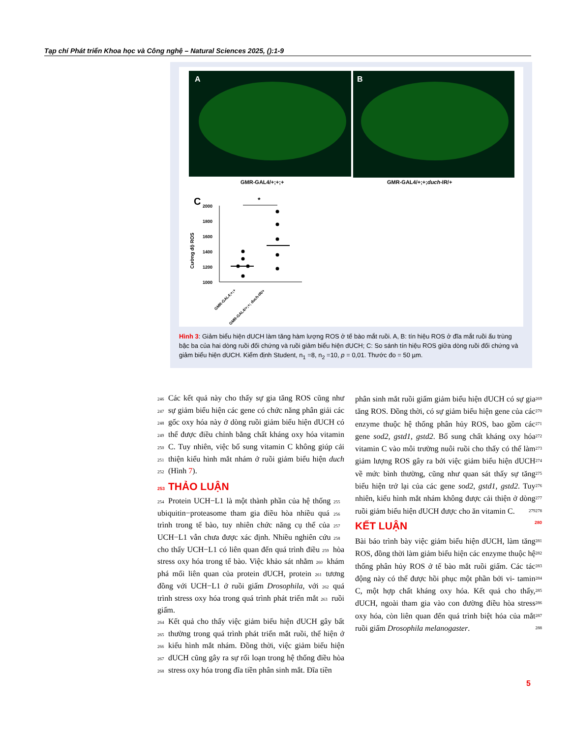Tạp chí Phát triển Khoa học và Công nghệ – Natural Sciences 2025, ():1-9
A
B
GMR-GAL4/+;+;+
GMR-GAL4/+;+;duch-IR/+
C
*
2000
1800
1600
1400
1200
1000
Cường độ ROS
GMR-GAL4;+;+
GMR-GAL4/+;+; duch-IR/+
Hình 3: Giảm biểu hiện dUCH làm tăng hàm lượng ROS ở tế bào mắt ruồi. A, B: tín hiệu ROS ở đĩa mắt ruồi ấu trùng bậc ba của hai dòng ruồi đối chứng và ruồi giảm biểu hiện dUCH; C: So sánh tín hiệu ROS giữa dòng ruồi đối chứng và giảm biểu hiện dUCH. Kiểm định Student, n<sub>1</sub> =8, n<sub>2</sub> =10, p = 0,01. Thước đo = 50 µm.
246 Các kết quả này cho thấy sự gia tăng ROS cũng như 247 sự giảm biểu hiện các gene có chức năng phân giải các 248 gốc oxy hóa này ở dòng ruồi giảm biểu hiện dUCH có 249 thể được điều chỉnh bằng chất kháng oxy hóa vitamin 250 C. Tuy nhiên, việc bổ sung vitamin C không giúp cải 251 thiện kiểu hình mắt nhám ở ruồi giảm biểu hiện duch 252 (Hình 7).
253 THẢO LUẬN
254 Protein UCH−L1 là một thành phần của hệ thống 255 ubiquitin−proteasome tham gia điều hòa nhiều quá 256 trình trong tế bào, tuy nhiên chức năng cụ thể của 257 UCH−L1 vẫn chưa được xác định. Nhiều nghiên cứu 258 cho thấy UCH−L1 có liên quan đến quá trình điều 259 hòa stress oxy hóa trong tế bào. Việc khảo sát nhằm 260 khám phá mối liên quan của protein dUCH, protein 261 tương đồng với UCH−L1 ở ruồi giấm Drosophila, với 262 quá trình stress oxy hóa trong quá trình phát triển mắt 263 ruồi giấm.
264 Kết quả cho thấy việc giảm biểu hiện dUCH gây bất 265 thường trong quá trình phát triển mắt ruồi, thể hiện ở 266 kiểu hình mắt nhám. Đồng thời, việc giảm biểu hiện 267 dUCH cũng gây ra sự rối loạn trong hệ thống điều hòa 268 stress oxy hóa trong đĩa tiền phân sinh mắt. Đĩa tiền
phân sinh mắt ruồi giấm giảm biểu hiện dUCH có sự 269 gia tăng ROS. Đồng thời, có sự giảm biểu hiện gene 270 của các enzyme thuộc hệ thống phân hủy ROS, bao 271 gồm các gene sod2, gstd1, gstd2. Bổ sung chất kháng 272 oxy hóa vitamin C vào môi trường nuôi ruồi cho thấy 273 có thể làm giảm lượng ROS gây ra bởi việc giảm biểu 274 hiện dUCH về mức bình thường, cũng như quan sát 275 thấy sự tăng biểu hiện trở lại của các gene sod2, gstd1, 276 gstd2. Tuy nhiên, kiểu hình mắt nhám không được cải 277 thiện ở dòng ruồi giảm biểu hiện dUCH được cho ăn 278 vitamin C. 279
KẾT LUẬN 280
Bài báo trình bày việc giảm biểu hiện dUCH, làm tăng 281 ROS, đồng thời làm giảm biểu hiện các enzyme thuộc 282 hệ thống phân hủy ROS ở tế bào mắt ruồi giấm. Các 283 tác động này có thể được hồi phục một phần bởi vi- 284 tamin C, một hợp chất kháng oxy hóa. Kết quả cho 285 thấy, dUCH, ngoài tham gia vào con đường điều hòa 286 stress oxy hóa, còn liên quan đến quá trình biệt hóa 287 của mắt ruồi giấm Drosophila melanogaster. 288
5